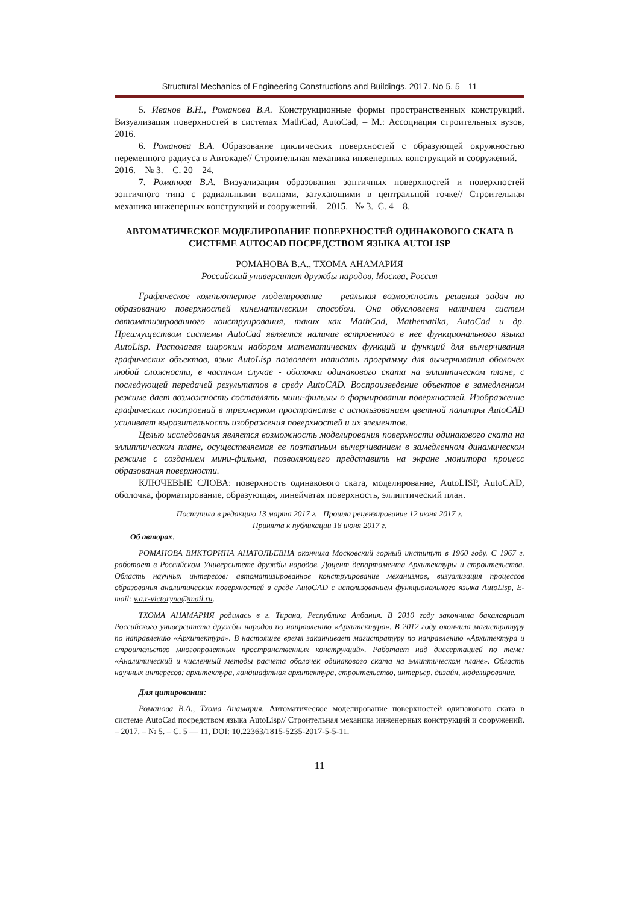Structural Mechanics of Engineering Constructions and Buildings. 2017. No 5. 5—11
5. Иванов В.Н., Романова В.А. Конструкционные формы пространственных конструкций. Визуализация поверхностей в системах MathCad, AutoCad, – М.: Ассоциация строительных вузов, 2016.
6. Романова В.А. Образование циклических поверхностей с образующей окружностью переменного радиуса в Автокаде// Строительная механика инженерных конструкций и сооружений. – 2016. – № 3. – С. 20—24.
7. Романова В.А. Визуализация образования зонтичных поверхностей и поверхностей зонтичного типа с радиальными волнами, затухающими в центральной точке// Строительная механика инженерных конструкций и сооружений. – 2015. –№ 3.–С. 4—8.
АВТОМАТИЧЕСКОЕ МОДЕЛИРОВАНИЕ ПОВЕРХНОСТЕЙ ОДИНАКОВОГО СКАТА В СИСТЕМЕ AUTOCAD ПОСРЕДСТВОМ ЯЗЫКА AUTOLISP
РОМАНОВА В.А., ТХОМА АНАМАРИЯ
Российский университет дружбы народов, Москва, Россия
Графическое компьютерное моделирование – реальная возможность решения задач по образованию поверхностей кинематическим способом. Она обусловлена наличием систем автоматизированного конструирования, таких как MathCad, Mathematika, AutoCad и др. Преимуществом системы AutoCad является наличие встроенного в нее функционального языка AutoLisp. Располагая широким набором математических функций и функций для вычерчивания графических объектов, язык AutoLisp позволяет написать программу для вычерчивания оболочек любой сложности, в частном случае - оболочки одинакового ската на эллиптическом плане, с последующей передачей результатов в среду AutoCAD. Воспроизведение объектов в замедленном режиме дает возможность составлять мини-фильмы о формировании поверхностей. Изображение графических построений в трехмерном пространстве с использованием цветной палитры AutoCAD усиливает выразительность изображения поверхностей и их элементов.
Целью исследования является возможность моделирования поверхности одинакового ската на эллиптическом плане, осуществляемая ее поэтапным вычерчиванием в замедленном динамическом режиме с созданием мини-фильма, позволяющего представить на экране монитора процесс образования поверхности.
КЛЮЧЕВЫЕ СЛОВА: поверхность одинакового ската, моделирование, AutoLISP, AutoCAD, оболочка, форматирование, образующая, линейчатая поверхность, эллиптический план.
Поступила в редакцию 13 марта 2017 г. Прошла рецензирование 12 июня 2017 г.
Принята к публикации 18 июня 2017 г.
Об авторах:
РОМАНОВА ВИКТОРИНА АНАТОЛЬЕВНА окончила Московский горный институт в 1960 году. С 1967 г. работает в Российском Университете дружбы народов. Доцент департамента Архитектуры и строительства. Область научных интересов: автоматизированное конструирование механизмов, визуализация процессов образования аналитических поверхностей в среде AutoCAD с использованием функционального языка AutoLisp, E-mail: v.a.r-victoryna@mail.ru.
ТХОМА АНАМАРИЯ родилась в г. Тирана, Республика Албания. В 2010 году закончила бакалавриат Российского университета дружбы народов по направлению «Архитектура». В 2012 году окончила магистратуру по направлению «Архитектура». В настоящее время заканчивает магистратуру по направлению «Архитектура и строительство многопролетных пространственных конструкций». Работает над диссертацией по теме: «Аналитический и численный методы расчета оболочек одинакового ската на эллиптическом плане». Область научных интересов: архитектура, ландшафтная архитектура, строительство, интерьер, дизайн, моделирование.
Для цитирования:
Романова В.А., Тхома Анамария. Автоматическое моделирование поверхностей одинакового ската в системе AutoCad посредством языка AutoLisp// Строительная механика инженерных конструкций и сооружений. – 2017. – № 5. – С. 5 — 11, DOI: 10.22363/1815-5235-2017-5-5-11.
11